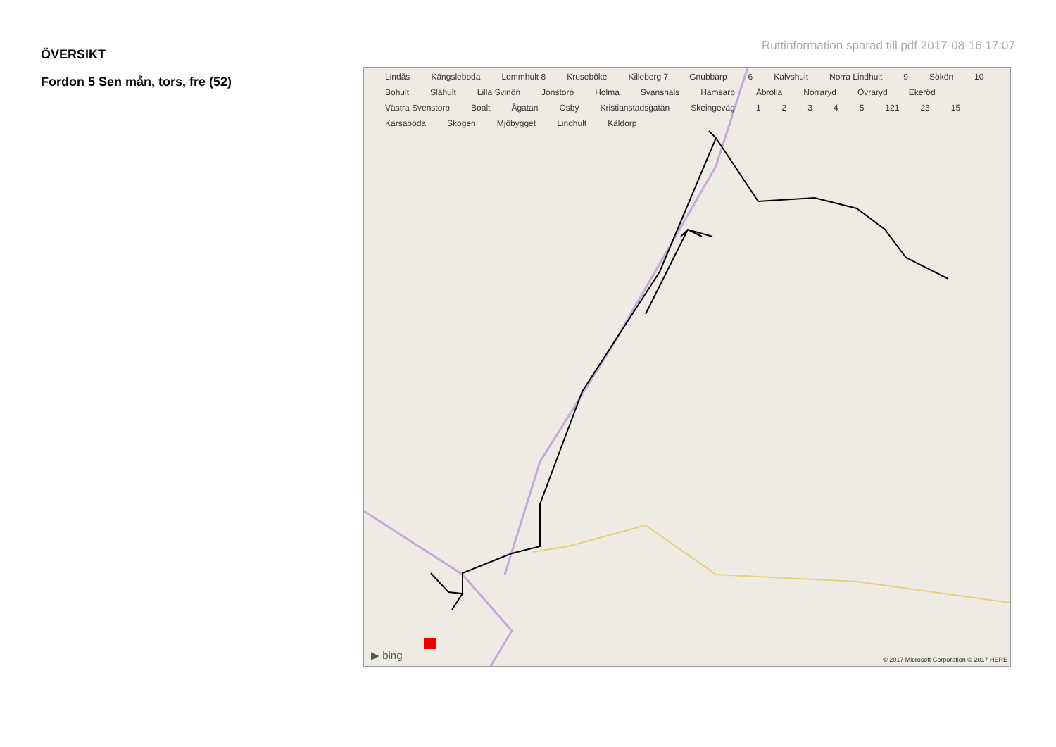ÖVERSIKT
Fordon 5 Sen mån, tors, fre (52)
Ruttinformation sparad till pdf 2017-08-16 17:07
Lindås Kängsleboda Lommhult 8 Kruseböke Killeberg 7 Gnubbarp 6 Kalvshult Norra Lindhult 9 Sökön 10 Bohult Slähult Lilla Svinön Jonstorp Holma Svanshals Hamsarp Äbrolla Norraryd Övraryd Ekeröd Västra Svenstorp Boalt Ågatan Osby Kristianstadsgatan Skeingeväg 12345 121 23 15 Karsaboda Skogen Mjöbygget Lindhult Käldorp
▶ bing
© 2017 Microsoft Corporation © 2017 HERE